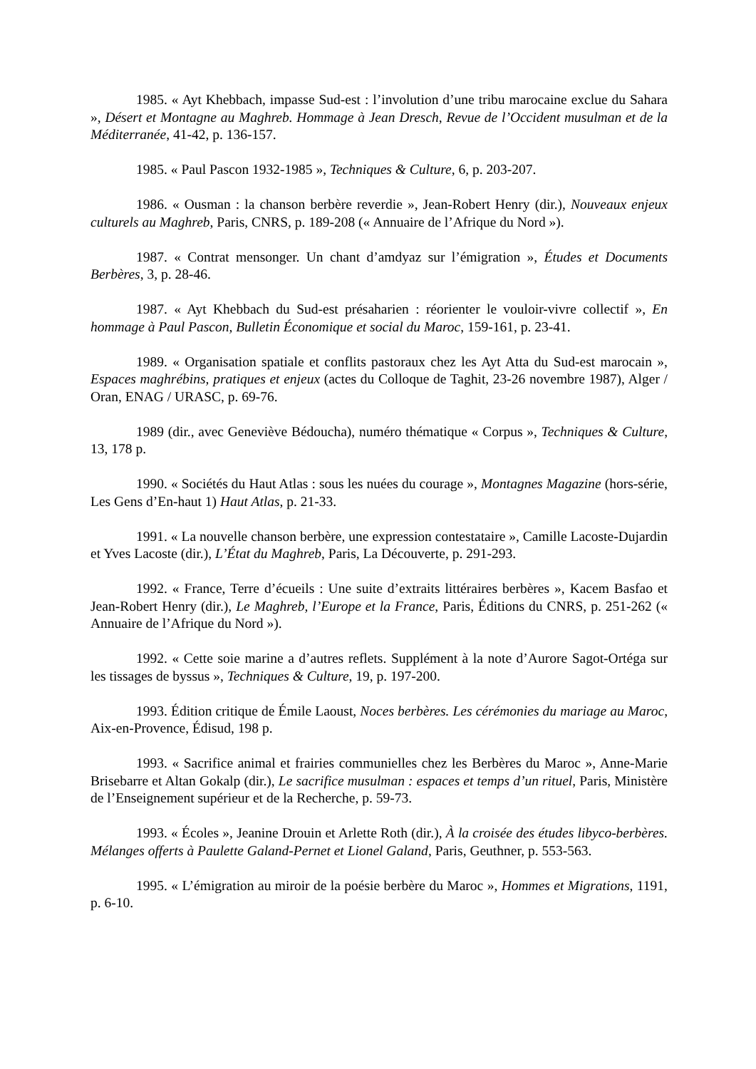1985. « Ayt Khebbach, impasse Sud-est : l’involution d’une tribu marocaine exclue du Sahara », Désert et Montagne au Maghreb. Hommage à Jean Dresch, Revue de l’Occident musulman et de la Méditerranée, 41-42, p. 136-157.
1985. « Paul Pascon 1932-1985 », Techniques & Culture, 6, p. 203-207.
1986. « Ousman : la chanson berbère reverdie », Jean-Robert Henry (dir.), Nouveaux enjeux culturels au Maghreb, Paris, CNRS, p. 189-208 (« Annuaire de l’Afrique du Nord »).
1987. « Contrat mensonger. Un chant d’amdyaz sur l’émigration », Études et Documents Berbères, 3, p. 28-46.
1987. « Ayt Khebbach du Sud-est présaharien : réorienter le vouloir-vivre collectif », En hommage à Paul Pascon, Bulletin Économique et social du Maroc, 159-161, p. 23-41.
1989. « Organisation spatiale et conflits pastoraux chez les Ayt Atta du Sud-est marocain », Espaces maghrébins, pratiques et enjeux (actes du Colloque de Taghit, 23-26 novembre 1987), Alger / Oran, ENAG / URASC, p. 69-76.
1989 (dir., avec Geneviève Bédoucha), numéro thématique « Corpus », Techniques & Culture, 13, 178 p.
1990. « Sociétés du Haut Atlas : sous les nuées du courage », Montagnes Magazine (hors-série, Les Gens d’En-haut 1) Haut Atlas, p. 21-33.
1991. « La nouvelle chanson berbère, une expression contestataire », Camille Lacoste-Dujardin et Yves Lacoste (dir.), L’État du Maghreb, Paris, La Découverte, p. 291-293.
1992. « France, Terre d’écueils : Une suite d’extraits littéraires berbères », Kacem Basfao et Jean-Robert Henry (dir.), Le Maghreb, l’Europe et la France, Paris, Éditions du CNRS, p. 251-262 (« Annuaire de l’Afrique du Nord »).
1992. « Cette soie marine a d’autres reflets. Supplément à la note d’Aurore Sagot-Ortéga sur les tissages de byssus », Techniques & Culture, 19, p. 197-200.
1993. Édition critique de Émile Laoust, Noces berbères. Les cérémonies du mariage au Maroc, Aix-en-Provence, Édisud, 198 p.
1993. « Sacrifice animal et frairies communielles chez les Berbères du Maroc », Anne-Marie Brisebarre et Altan Gokalp (dir.), Le sacrifice musulman : espaces et temps d’un rituel, Paris, Ministère de l’Enseignement supérieur et de la Recherche, p. 59-73.
1993. « Écoles », Jeanine Drouin et Arlette Roth (dir.), À la croisée des études libyco-berbères. Mélanges offerts à Paulette Galand-Pernet et Lionel Galand, Paris, Geuthner, p. 553-563.
1995. « L’émigration au miroir de la poésie berbère du Maroc », Hommes et Migrations, 1191, p. 6-10.